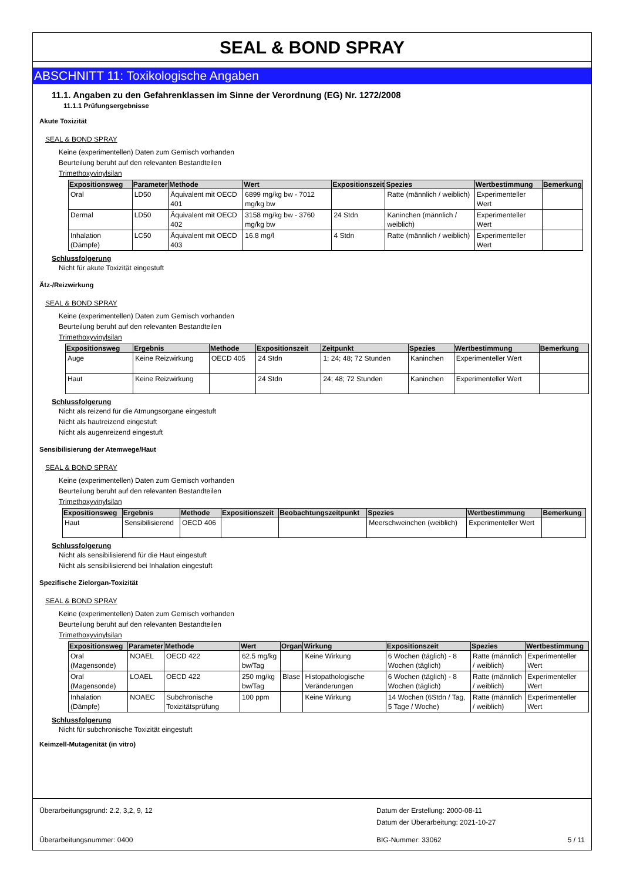SEAL & BOND SPRAY
ABSCHNITT 11: Toxikologische Angaben
11.1. Angaben zu den Gefahrenklassen im Sinne der Verordnung (EG) Nr. 1272/2008
11.1.1 Prüfungsergebnisse
Akute Toxizität
SEAL & BOND SPRAY
Keine (experimentellen) Daten zum Gemisch vorhanden
Beurteilung beruht auf den relevanten Bestandteilen
Trimethoxyvinylsilan
| Expositionsweg | Parameter | Methode | Wert | Expositionszeit | Spezies | Wertbestimmung | Bemerkung |
| --- | --- | --- | --- | --- | --- | --- | --- |
| Oral | LD50 | Äquivalent mit OECD 401 | 6899 mg/kg bw - 7012 mg/kg bw | | Ratte (männlich / weiblich) | Experimenteller Wert | |
| Dermal | LD50 | Äquivalent mit OECD 402 | 3158 mg/kg bw - 3760 mg/kg bw | 24 Stdn | Kaninchen (männlich / weiblich) | Experimenteller Wert | |
| Inhalation (Dämpfe) | LC50 | Äquivalent mit OECD 403 | 16.8 mg/l | 4 Stdn | Ratte (männlich / weiblich) | Experimenteller Wert | |
Schlussfolgerung
Nicht für akute Toxizität eingestuft
Ätz-/Reizwirkung
SEAL & BOND SPRAY
Keine (experimentellen) Daten zum Gemisch vorhanden
Beurteilung beruht auf den relevanten Bestandteilen
Trimethoxyvinylsilan
| Expositionsweg | Ergebnis | Methode | Expositionszeit | Zeitpunkt | Spezies | Wertbestimmung | Bemerkung |
| --- | --- | --- | --- | --- | --- | --- | --- |
| Auge | Keine Reizwirkung | OECD 405 | 24 Stdn | 1; 24; 48; 72 Stunden | Kaninchen | Experimenteller Wert | |
| Haut | Keine Reizwirkung | | 24 Stdn | 24; 48; 72 Stunden | Kaninchen | Experimenteller Wert | |
Schlussfolgerung
Nicht als reizend für die Atmungsorgane eingestuft
Nicht als hautreizend eingestuft
Nicht als augenreizend eingestuft
Sensibilisierung der Atemwege/Haut
SEAL & BOND SPRAY
Keine (experimentellen) Daten zum Gemisch vorhanden
Beurteilung beruht auf den relevanten Bestandteilen
Trimethoxyvinylsilan
| Expositionsweg | Ergebnis | Methode | Expositionszeit | Beobachtungszeitpunkt | Spezies | Wertbestimmung | Bemerkung |
| --- | --- | --- | --- | --- | --- | --- | --- |
| Haut | Sensibilisierend | OECD 406 | | | Meerschweinchen (weiblich) | Experimenteller Wert | |
Schlussfolgerung
Nicht als sensibilisierend für die Haut eingestuft
Nicht als sensibilisierend bei Inhalation eingestuft
Spezifische Zielorgan-Toxizität
SEAL & BOND SPRAY
Keine (experimentellen) Daten zum Gemisch vorhanden
Beurteilung beruht auf den relevanten Bestandteilen
Trimethoxyvinylsilan
| Expositionsweg | Parameter | Methode | Wert | Organ | Wirkung | Expositionszeit | Spezies | Wertbestimmung |
| --- | --- | --- | --- | --- | --- | --- | --- | --- |
| Oral (Magensonde) | NOAEL | OECD 422 | 62.5 mg/kg bw/Tag | | Keine Wirkung | 6 Wochen (täglich) - 8 Wochen (täglich) | Ratte (männlich / weiblich) | Experimenteller Wert |
| Oral (Magensonde) | LOAEL | OECD 422 | 250 mg/kg bw/Tag | Blase | Histopathologische Veränderungen | 6 Wochen (täglich) - 8 Wochen (täglich) | Ratte (männlich / weiblich) | Experimenteller Wert |
| Inhalation (Dämpfe) | NOAEC | Subchronische Toxizitätsprüfung | 100 ppm | | Keine Wirkung | 14 Wochen (6Stdn / Tag, 5 Tage / Woche) | Ratte (männlich / weiblich) | Experimenteller Wert |
Schlussfolgerung
Nicht für subchronische Toxizität eingestuft
Keimzell-Mutagenität (in vitro)
Überarbeitungsgrund: 2.2, 3,2, 9, 12 Datum der Erstellung: 2000-08-11
Datum der Überarbeitung: 2021-10-27
Überarbeitungsnummer: 0400 BIG-Nummer: 33062 5 / 11